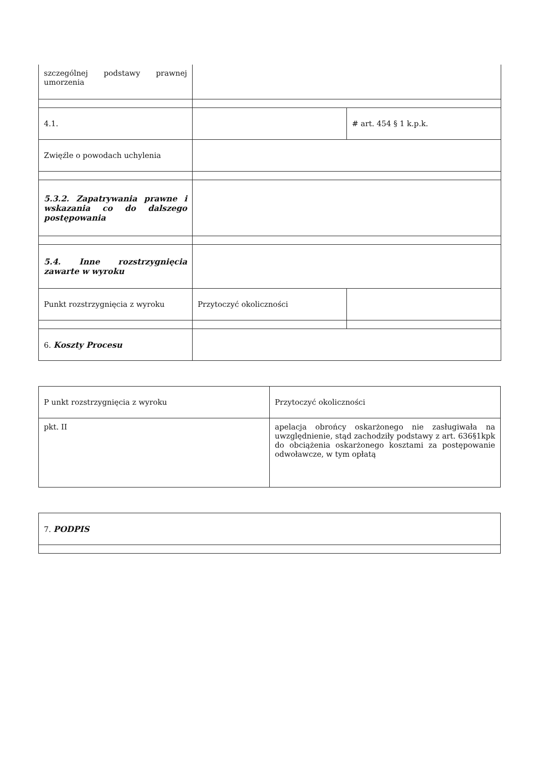| szczególnej podstawy prawnej umorzenia | | |
| 4.1. | | # art. 454 § 1 k.p.k. |
| Zwięźle o powodach uchylenia | | |
| 5.3.2. Zapatrywania prawne i wskazania co do dalszego postępowania | | |
| 5.4. Inne rozstrzygnięcia zawarte w wyroku | | |
| Punkt rozstrzygnięcia z wyroku | Przytoczyć okoliczności | |
| 6. Koszty Procesu | | |
| P unkt rozstrzygnięcia z wyroku | Przytoczyć okoliczności |
| pkt. II | apelacja obrońcy oskarżonego nie zasługiwała na uwzględnienie, stąd zachodziły podstawy z art. 636§1kpk do obciążenia oskarżonego kosztami za postępowanie odwoławcze, w tym opłatą |
| 7. PODPIS |